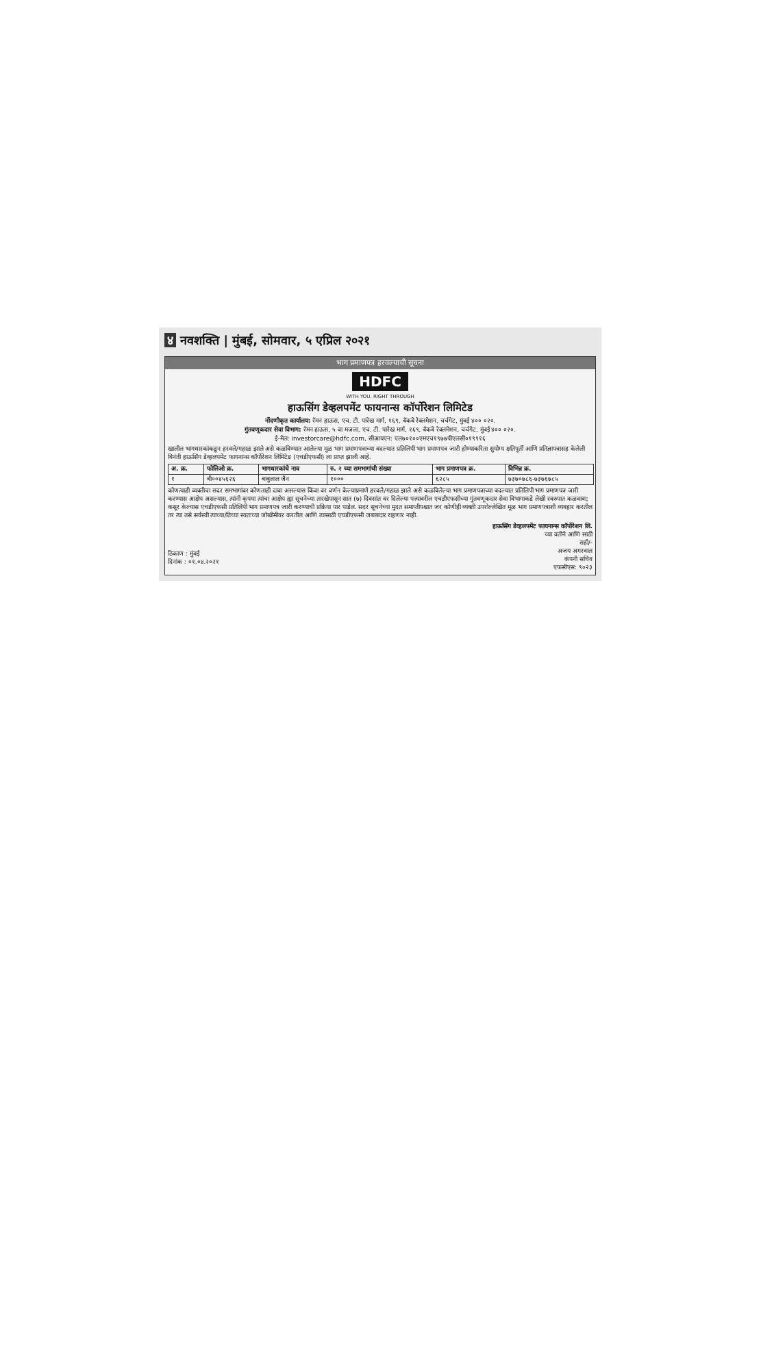४ नवशक्ति | मुंबई, सोमवार, ५ एप्रिल २०२१
भाग प्रमाणपत्र हरवल्याची सूचना
HDFC
WITH YOU, RIGHT THROUGH
हाऊसिंग डेव्हलपमेंट फायनान्स कॉर्पोरेशन लिमिटेड
नोंदणीकृत कार्यालय: रॅमन हाऊस, एच. टी. पारेख मार्ग, १६९, बॅकबे रेक्लमेशन, चर्चगेट, मुंबई ४०० ०२०.
गुंतवणूकदार सेवा विभाग: रॅमन हाऊस, ५ वा मजला, एच. टी. पारेख मार्ग, १६९, बॅकबे रेक्लमेशन, चर्चगेट, मुंबई ४०० ०२०.
ई-मेल: investorcare@hdfc.com, सीआयएन: एल७०१००एमएच१९७७पीएलसी०१९९१६
खालील भागधारकांकडून हरवले/गहाळ झाले असे कळविण्यात आलेल्या मूळ भाग प्रमाणपत्राच्या बदल्यात प्रतिलिपी भाग प्रमाणपत्र जारी होण्याकरिता सुयोग्य क्षतिपूर्ती आणि प्रतिज्ञापत्रासह केलेली विनंती हाऊसिंग डेव्हलपमेंट फायनान्स कॉर्पोरेशन लिमिटेड (एचडीएफसी) ला प्राप्त झाली आहे.
| अ. क्र. | फोलिओ क्र. | भागधारकांचे नाव | रु. २ च्या समभागांची संख्या | भाग प्रमाणपत्र क्र. | विभिन्न क्र. |
| --- | --- | --- | --- | --- | --- |
| १ | बी००४५६२६ | बाबुलाल जैन | १००० | ६२८५ | ७३७०७८६-७३७६७८५ |
कोणत्याही व्यक्तीचा सदर समभागांवर कोणताही दावा असल्यास किंवा वर वर्णन केल्याप्रमाणे हरवले/गहाळ झाले असे कळविलेल्या भाग प्रमाणपत्राच्या बदल्यात प्रतिलिपी भाग प्रमाणपत्र जारी करण्यास आक्षेप असल्यास, त्यांनी कृपया त्यांचा आक्षेप ह्या सूचनेच्या तारखेपासून सात (७) दिवसांत वर दिलेल्या पत्त्यावरील एचडीएफसीच्या गुंतवणूकदार सेवा विभागाकडे लेखी स्वरुपात कळवावा; कसूर केल्यास एचडीएफसी प्रतिलिपी भाग प्रमाणपत्र जारी करण्याची प्रक्रिया पार पाडेल. सदर सूचनेच्या मुदत समाप्तीपश्चात जर कोणीही व्यक्ती उपरोल्लेखित मूळ भाग प्रमाणपत्राशी व्यवहार करतील तर त्या तसे सर्वस्वी त्याच्या/तिच्या स्वतःच्या जोखीमीवर करतील आणि त्यासाठी एचडीएफसी जबाबदार राहणार नाही.
ठिकाण : मुंबई
दिनांक : ०१.०४.२०२१
हाऊसिंग डेव्हलपमेंट फायनान्स कॉर्पोरेशन लि.
च्या वतीने आणि साठी
सही/-
अजय अगरवाल
कंपनी सचिव
एफसीएस: ९०२३